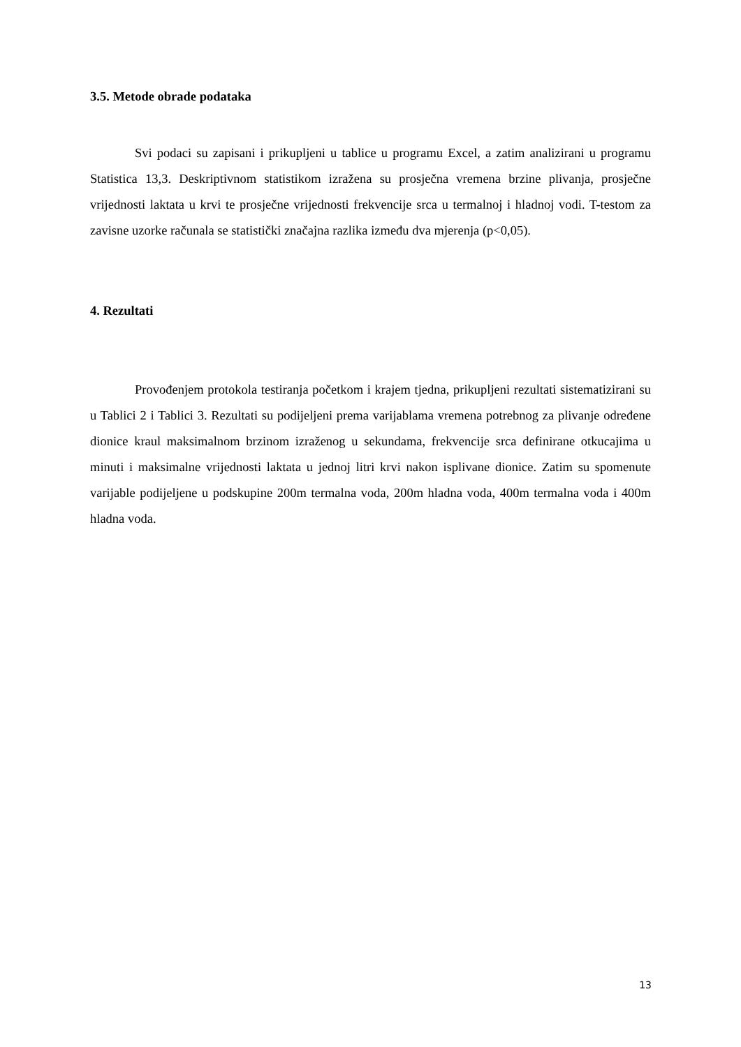3.5. Metode obrade podataka
Svi podaci su zapisani i prikupljeni u tablice u programu Excel, a zatim analizirani u programu Statistica 13,3. Deskriptivnom statistikom izražena su prosječna vremena brzine plivanja, prosječne vrijednosti laktata u krvi te prosječne vrijednosti frekvencije srca u termalnoj i hladnoj vodi. T-testom za zavisne uzorke računala se statistički značajna razlika između dva mjerenja (p<0,05).
4. Rezultati
Provođenjem protokola testiranja početkom i krajem tjedna, prikupljeni rezultati sistematizirani su u Tablici 2 i Tablici 3. Rezultati su podijeljeni prema varijablama vremena potrebnog za plivanje određene dionice kraul maksimalnom brzinom izraženog u sekundama, frekvencije srca definirane otkucajima u minuti i maksimalne vrijednosti laktata u jednoj litri krvi nakon isplivane dionice. Zatim su spomenute varijable podijeljene u podskupine 200m termalna voda, 200m hladna voda, 400m termalna voda i 400m hladna voda.
13